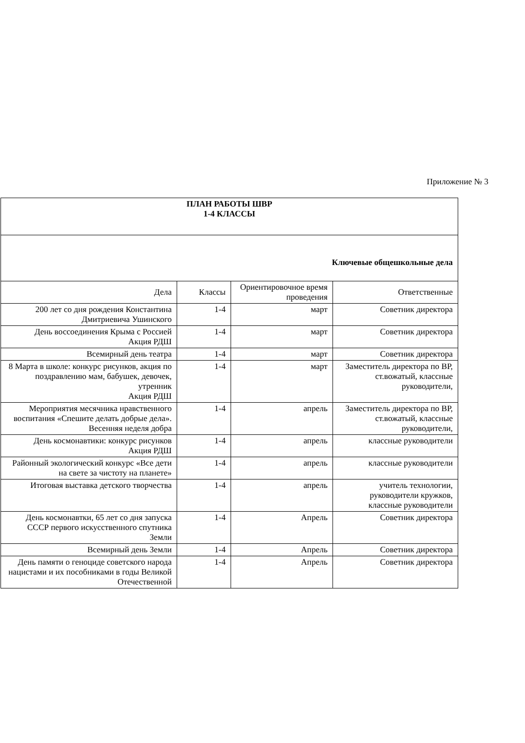Приложение № 3
| ПЛАН РАБОТЫ ШВР 1-4 КЛАССЫ | | | |
| Ключевые общешкольные дела | | | |
| Дела | Классы | Ориентировочное время проведения | Ответственные |
| 200 лет со дня рождения Константина Дмитриевича Ушинского | 1-4 | март | Советник директора |
| День воссоединения Крыма с Россией Акция РДШ | 1-4 | март | Советник директора |
| Всемирный день театра | 1-4 | март | Советник директора |
| 8 Марта в школе: конкурс рисунков, акция по поздравлению мам, бабушек, девочек, утренник Акция РДШ | 1-4 | март | Заместитель директора по ВР, ст.вожатый, классные руководители, |
| Мероприятия месячника нравственного воспитания «Спешите делать добрые дела». Весенняя неделя добра | 1-4 | апрель | Заместитель директора по ВР, ст.вожатый, классные руководители, |
| День космонавтики: конкурс рисунков Акция РДШ | 1-4 | апрель | классные руководители |
| Районный экологический конкурс «Все дети на свете за чистоту на планете» | 1-4 | апрель | классные руководители |
| Итоговая выставка детского творчества | 1-4 | апрель | учитель технологии, руководители кружков, классные руководители |
| День космонавтки, 65 лет со дня запуска СССР первого искусственного спутника Земли | 1-4 | Апрель | Советник директора |
| Всемирный день Земли | 1-4 | Апрель | Советник директора |
| День памяти о геноциде советского народа нацистами и их пособниками в годы Великой Отечественной | 1-4 | Апрель | Советник директора |